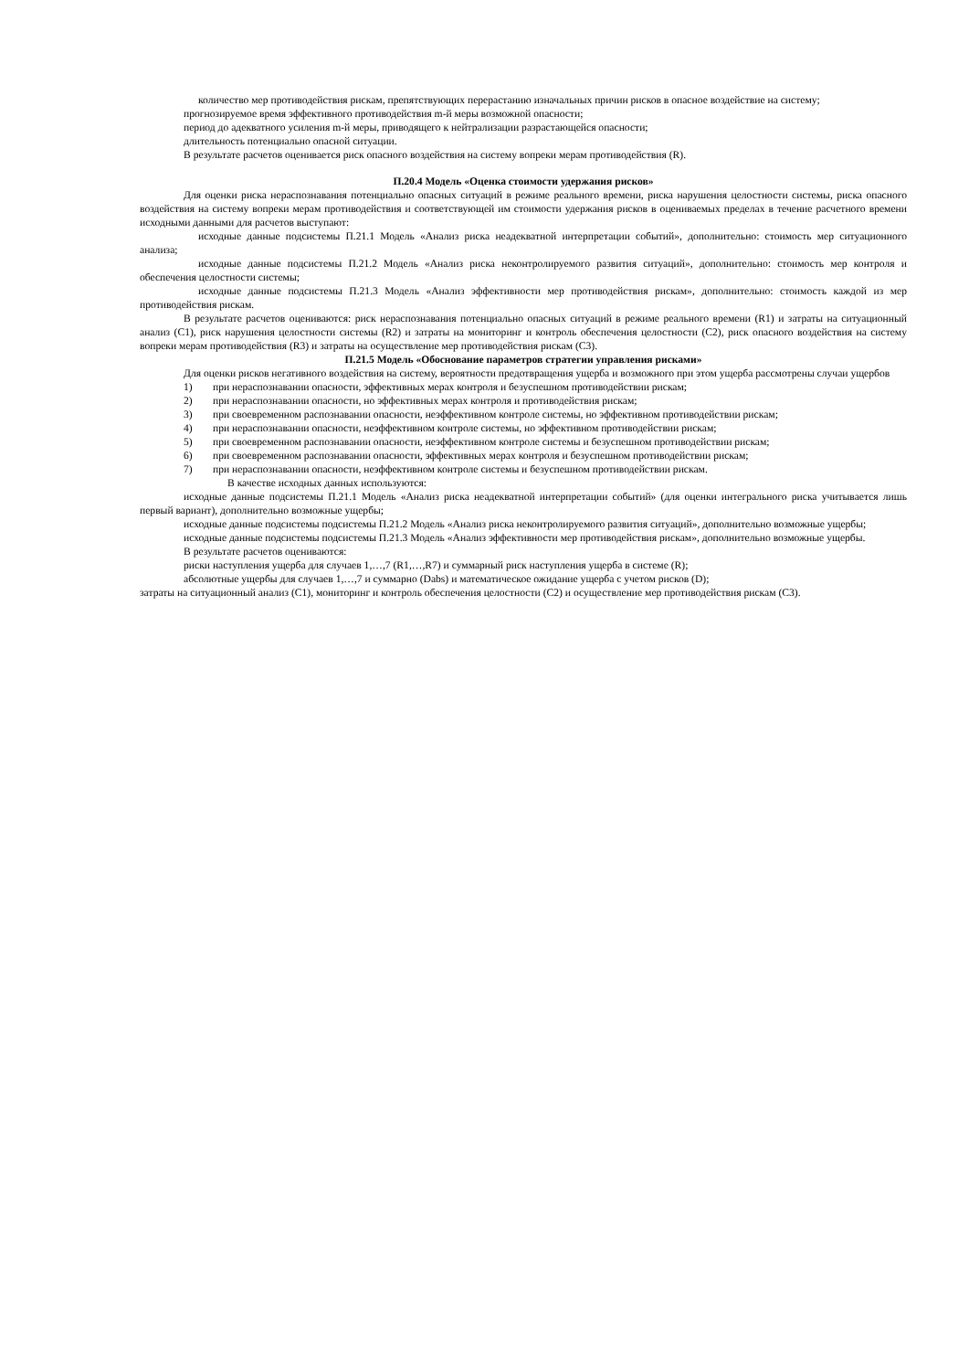количество мер противодействия рискам, препятствующих перерастанию изначальных причин рисков в опасное воздействие на систему;
прогнозируемое время эффективного противодействия m-й меры возможной опасности;
период до адекватного усиления m-й меры, приводящего к нейтрализации разрастающейся опасности;
длительность потенциально опасной ситуации.
В результате расчетов оценивается риск опасного воздействия на систему вопреки мерам противодействия (R).
П.20.4 Модель «Оценка стоимости удержания рисков»
Для оценки риска нераспознавания потенциально опасных ситуаций в режиме реального времени, риска нарушения целостности системы, риска опасного воздействия на систему вопреки мерам противодействия и соответствующей им стоимости удержания рисков в оцениваемых пределах в течение расчетного времени исходными данными для расчетов выступают:
исходные данные подсистемы П.21.1 Модель «Анализ риска неадекватной интерпретации событий», дополнительно: стоимость мер ситуационного анализа;
исходные данные подсистемы П.21.2 Модель «Анализ риска неконтролируемого развития ситуаций», дополнительно: стоимость мер контроля и обеспечения целостности системы;
исходные данные подсистемы П.21.3 Модель «Анализ эффективности мер противодействия рискам», дополнительно: стоимость каждой из мер противодействия рискам.
В результате расчетов оцениваются: риск нераспознавания потенциально опасных ситуаций в режиме реального времени (R1) и затраты на ситуационный анализ (С1), риск нарушения целостности системы (R2) и затраты на мониторинг и контроль обеспечения целостности (С2), риск опасного воздействия на систему вопреки мерам противодействия (R3) и затраты на осуществление мер противодействия рискам (С3).
П.21.5 Модель «Обоснование параметров стратегии управления рисками»
Для оценки рисков негативного воздействия на систему, вероятности предотвращения ущерба и возможного при этом ущерба рассмотрены случаи ущербов
1) при нераспознавании опасности, эффективных мерах контроля и безуспешном противодействии рискам;
2) при нераспознавании опасности, но эффективных мерах контроля и противодействия рискам;
3) при своевременном распознавании опасности, неэффективном контроле системы, но эффективном противодействии рискам;
4) при нераспознавании опасности, неэффективном контроле системы, но эффективном противодействии рискам;
5) при своевременном распознавании опасности, неэффективном контроле системы и безуспешном противодействии рискам;
6) при своевременном распознавании опасности, эффективных мерах контроля и безуспешном противодействии рискам;
7) при нераспознавании опасности, неэффективном контроле системы и безуспешном противодействии рискам.
В качестве исходных данных используются:
исходные данные подсистемы П.21.1 Модель «Анализ риска неадекватной интерпретации событий» (для оценки интегрального риска учитывается лишь первый вариант), дополнительно возможные ущербы;
исходные данные подсистемы подсистемы П.21.2 Модель «Анализ риска неконтролируемого развития ситуаций», дополнительно возможные ущербы;
исходные данные подсистемы подсистемы П.21.3 Модель «Анализ эффективности мер противодействия рискам», дополнительно возможные ущербы.
В результате расчетов оцениваются:
риски наступления ущерба для случаев 1,…,7 (R1,…,R7) и суммарный риск наступления ущерба в системе (R);
абсолютные ущербы для случаев 1,…,7 и суммарно (Dabs) и математическое ожидание ущерба с учетом рисков (D);
затраты на ситуационный анализ (С1), мониторинг и контроль обеспечения целостности (С2) и осуществление мер противодействия рискам (С3).